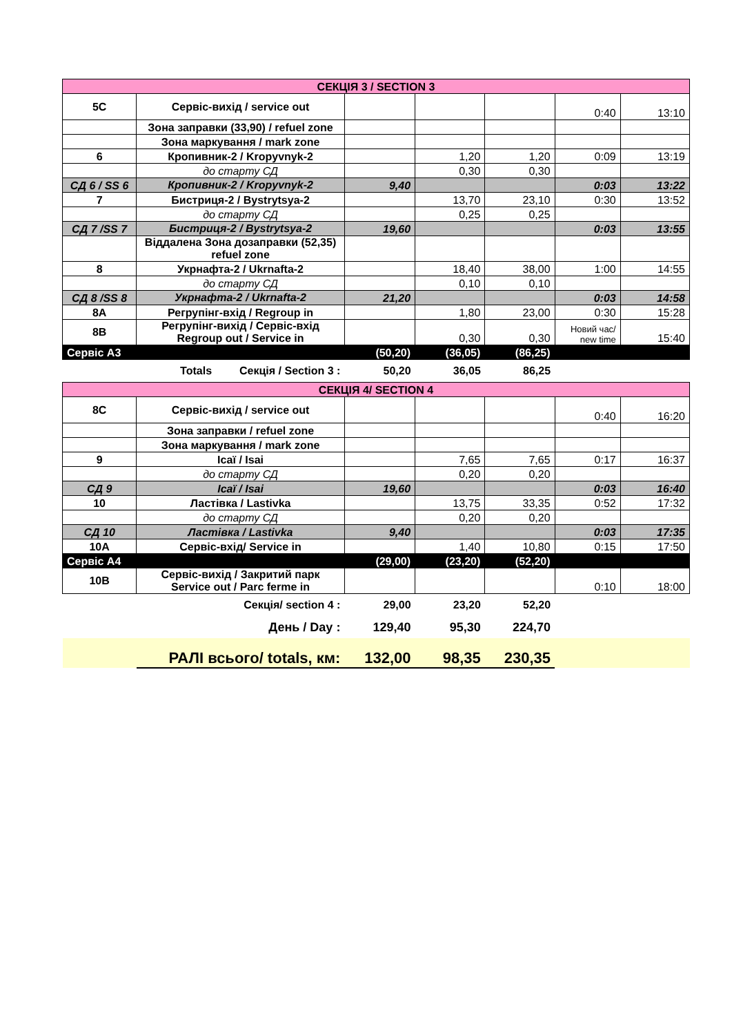| СЕКЦІЯ 3 / SECTION 3 | | | | | | |
| 5C | Сервіс-вихід / service out | | | | 0:40 | 13:10 |
| | Зона заправки (33,90) / refuel zone | | | | | |
| | Зона маркування / mark zone | | | | | |
| 6 | Кропивник-2 / Kropyvnyk-2 | | 1,20 | 1,20 | 0:09 | 13:19 |
| | до старту СД | | 0,30 | 0,30 | | |
| СД 6 / SS 6 | Кропивник-2 / Kropyvnyk-2 | 9,40 | | | 0:03 | 13:22 |
| 7 | Бистриця-2 / Bystrytsya-2 | | 13,70 | 23,10 | 0:30 | 13:52 |
| | до старту СД | | 0,25 | 0,25 | | |
| СД 7 /SS 7 | Бистриця-2 / Bystrytsya-2 | 19,60 | | | 0:03 | 13:55 |
| | Віддалена Зона дозаправки (52,35) refuel zone | | | | | |
| 8 | Укрнафта-2 / Ukrnafta-2 | | 18,40 | 38,00 | 1:00 | 14:55 |
| | до старту СД | | 0,10 | 0,10 | | |
| СД 8 /SS 8 | Укрнафта-2 / Ukrnafta-2 | 21,20 | | | 0:03 | 14:58 |
| 8A | Регрупінг-вхід / Regroup in | | 1,80 | 23,00 | 0:30 | 15:28 |
| 8B | Регрупінг-вихід / Сервіс-вхід Regroup out / Service in | | 0,30 | 0,30 | Новий час/ new time | 15:40 |
| Сервіс А3 | | (50,20) | (36,05) | (86,25) | | |
| | Totals Секція / Section 3 : | 50,20 | 36,05 | 86,25 | | |
| СЕКЦІЯ 4/ SECTION 4 | | | | | | |
| 8C | Сервіс-вихід / service out | | | | 0:40 | 16:20 |
| | Зона заправки / refuel zone | | | | | |
| | Зона маркування / mark zone | | | | | |
| 9 | Ісаї / Isai | | 7,65 | 7,65 | 0:17 | 16:37 |
| | до старту СД | | 0,20 | 0,20 | | |
| СД 9 | Ісаї / Isai | 19,60 | | | 0:03 | 16:40 |
| 10 | Ластівка / Lastivka | | 13,75 | 33,35 | 0:52 | 17:32 |
| | до старту СД | | 0,20 | 0,20 | | |
| СД 10 | Ластівка / Lastivka | 9,40 | | | 0:03 | 17:35 |
| 10A | Сервіс-вхід/ Service in | | 1,40 | 10,80 | 0:15 | 17:50 |
| Сервіс А4 | | (29,00) | (23,20) | (52,20) | | |
| 10B | Сервіс-вихід / Закритий парк Service out / Parc ferme in | | | | 0:10 | 18:00 |
| | Секція/ section 4 : | 29,00 | 23,20 | 52,20 | | |
| | День / Day : | 129,40 | 95,30 | 224,70 | | |
| | РАЛІ всього/ totals, км: | 132,00 | 98,35 | 230,35 | | |